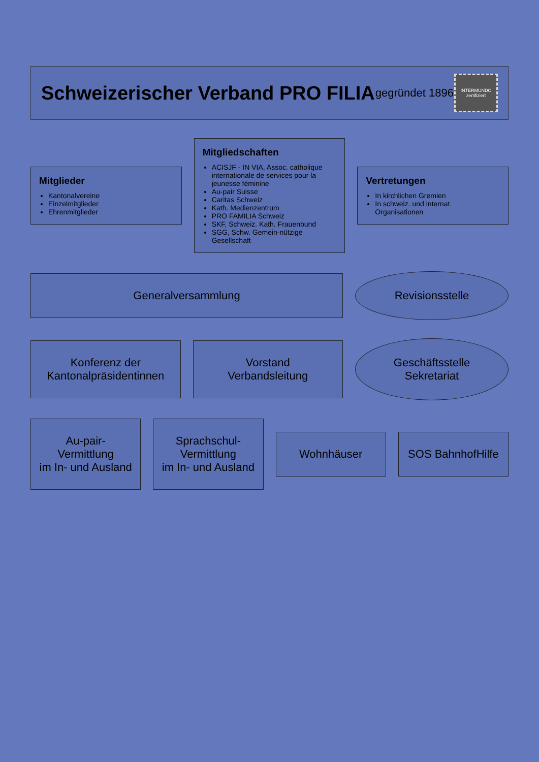Schweizerischer Verband PRO FILIA
gegründet 1896
INTERMUNDO zertifiziert
Mitglieder
Kantonalvereine
Einzelmitglieder
Ehrenmitglieder
Mitgliedschaften
ACISJF - IN VIA, Assoc. catholique internationale de services pour la jeunesse féminine
Au-pair Suisse
Caritas Schweiz
Kath. Medienzentrum
PRO FAMILIA Schweiz
SKF, Schweiz. Kath. Frauenbund
SGG, Schw. Gemein-nützige Gesellschaft
Vertretungen
In kirchlichen Gremien
In schweiz. und internat. Organisationen
Generalversammlung
Revisionsstelle
Konferenz der
Kantonalpräsidentinnen
Vorstand
Verbandsleitung
Geschäftsstelle
Sekretariat
Au-pair-Vermittlung
im In- und Ausland
Sprachschul-Vermittlung
im In- und Ausland
Wohnhäuser SOS BahnhofHilfe